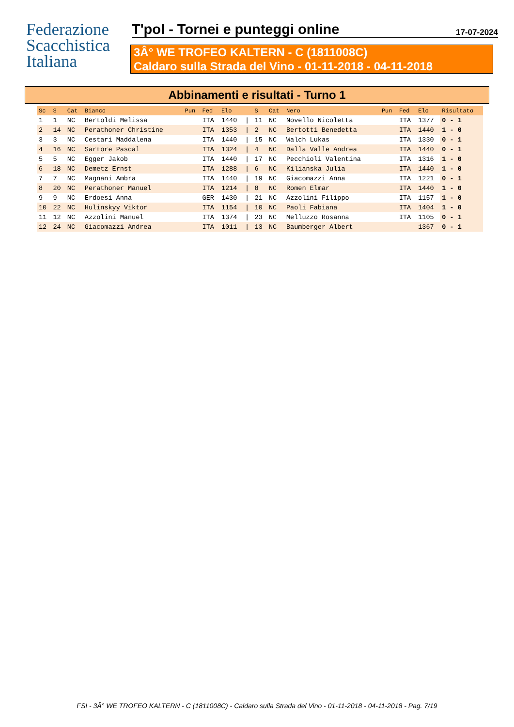Federazione
Scacchistica
Italiana
T'pol - Tornei e punteggi online
17-07-2024
3Â° WE TROFEO KALTERN - C (1811008C)
Caldaro sulla Strada del Vino - 01-11-2018 - 04-11-2018
Abbinamenti e risultati - Turno 1
| Sc | S | Cat | Bianco | Pun | Fed | Elo | | S | Cat | Nero | Pun | Fed | Elo | Risultato |
| --- | --- | --- | --- | --- | --- | --- | --- | --- | --- | --- | --- | --- | --- | --- |
| 1 | 1 | NC | Bertoldi Melissa | | ITA | 1440 | / | 11 | NC | Novello Nicoletta | | ITA | 1377 | 0 - 1 |
| 2 | 14 | NC | Perathoner Christine | | ITA | 1353 | / | 2 | NC | Bertotti Benedetta | | ITA | 1440 | 1 - 0 |
| 3 | 3 | NC | Cestari Maddalena | | ITA | 1440 | / | 15 | NC | Walch Lukas | | ITA | 1330 | 0 - 1 |
| 4 | 16 | NC | Sartore Pascal | | ITA | 1324 | / | 4 | NC | Dalla Valle Andrea | | ITA | 1440 | 0 - 1 |
| 5 | 5 | NC | Egger Jakob | | ITA | 1440 | / | 17 | NC | Pecchioli Valentina | | ITA | 1316 | 1 - 0 |
| 6 | 18 | NC | Demetz Ernst | | ITA | 1288 | / | 6 | NC | Kilianska Julia | | ITA | 1440 | 1 - 0 |
| 7 | 7 | NC | Magnani Ambra | | ITA | 1440 | / | 19 | NC | Giacomazzi Anna | | ITA | 1221 | 0 - 1 |
| 8 | 20 | NC | Perathoner Manuel | | ITA | 1214 | / | 8 | NC | Romen Elmar | | ITA | 1440 | 1 - 0 |
| 9 | 9 | NC | Erdoesi Anna | | GER | 1430 | / | 21 | NC | Azzolini Filippo | | ITA | 1157 | 1 - 0 |
| 10 | 22 | NC | Hulinskyy Viktor | | ITA | 1154 | / | 10 | NC | Paoli Fabiana | | ITA | 1404 | 1 - 0 |
| 11 | 12 | NC | Azzolini Manuel | | ITA | 1374 | / | 23 | NC | Melluzzo Rosanna | | ITA | 1105 | 0 - 1 |
| 12 | 24 | NC | Giacomazzi Andrea | | ITA | 1011 | / | 13 | NC | Baumberger Albert | | | 1367 | 0 - 1 |
FSI - 3Â° WE TROFEO KALTERN - C (1811008C) - Caldaro sulla Strada del Vino - 01-11-2018 - 04-11-2018 - Pag. 7/19